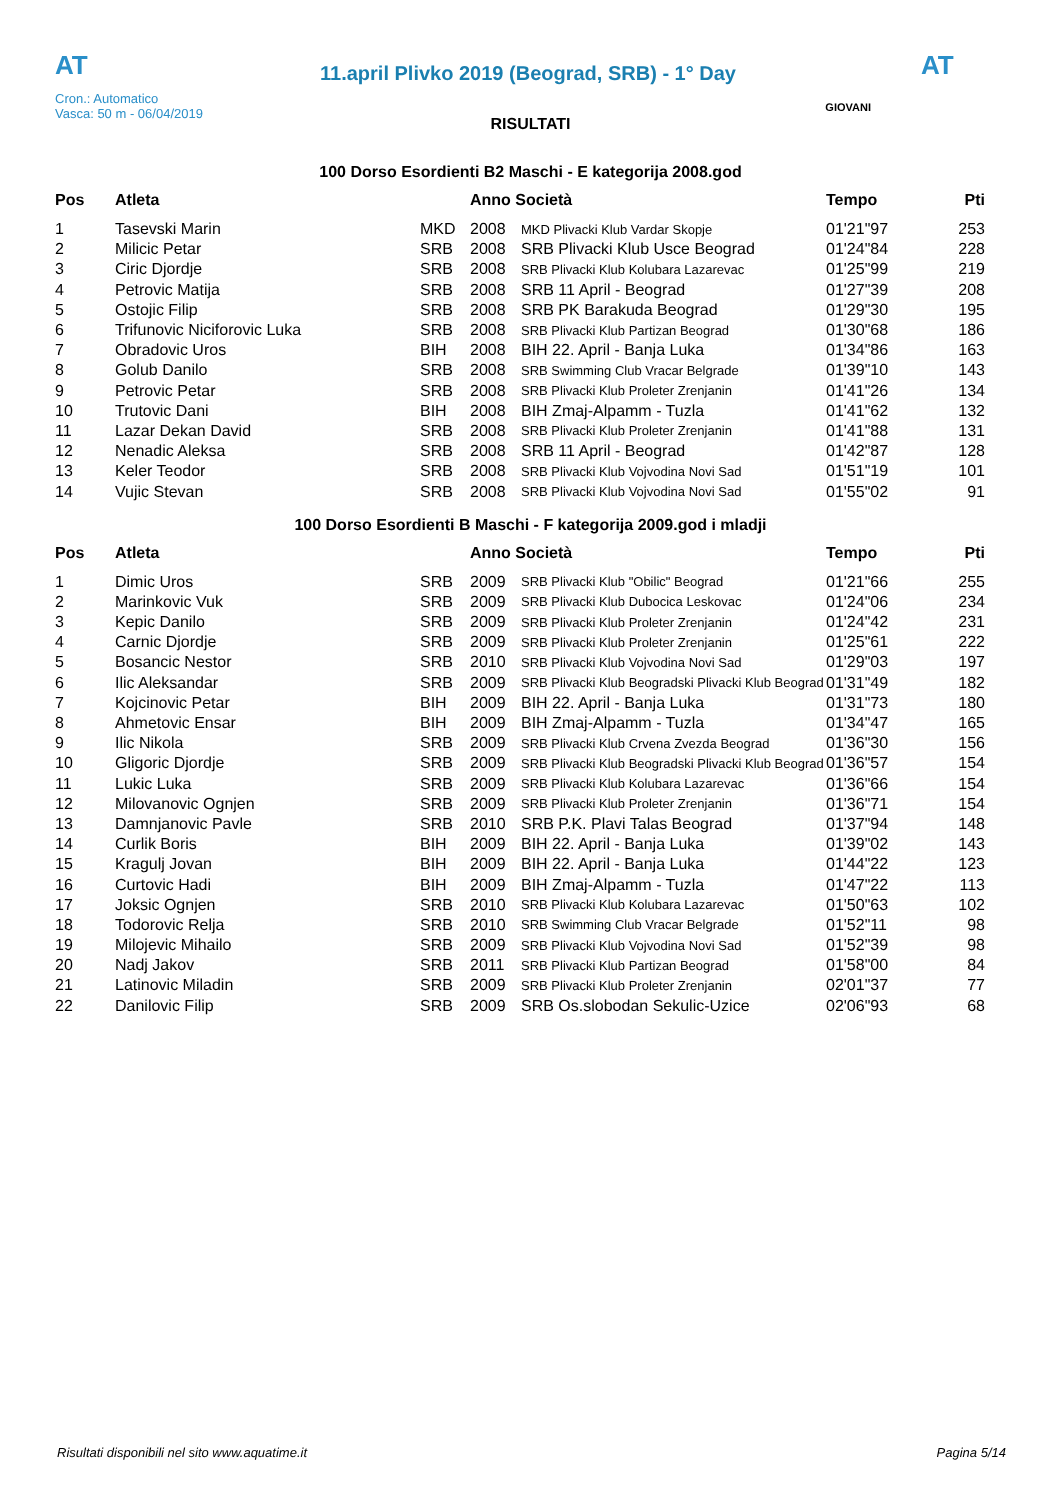AT
11.april Plivko 2019 (Beograd, SRB) - 1° Day
AT
Cron.: Automatico
Vasca: 50 m - 06/04/2019
GIOVANI
RISULTATI
100 Dorso Esordienti B2 Maschi - E kategorija 2008.god
| Pos | Atleta | | Anno Società | | Tempo | Pti |
| --- | --- | --- | --- | --- | --- | --- |
| 1 | Tasevski Marin | MKD | 2008 | MKD Plivacki Klub Vardar Skopje | 01'21"97 | 253 |
| 2 | Milicic Petar | SRB | 2008 | SRB Plivacki Klub Usce Beograd | 01'24"84 | 228 |
| 3 | Ciric Djordje | SRB | 2008 | SRB Plivacki Klub Kolubara Lazarevac | 01'25"99 | 219 |
| 4 | Petrovic Matija | SRB | 2008 | SRB 11 April - Beograd | 01'27"39 | 208 |
| 5 | Ostojic Filip | SRB | 2008 | SRB PK Barakuda Beograd | 01'29"30 | 195 |
| 6 | Trifunovic Niciforovic Luka | SRB | 2008 | SRB Plivacki Klub Partizan Beograd | 01'30"68 | 186 |
| 7 | Obradovic Uros | BIH | 2008 | BIH 22. April - Banja Luka | 01'34"86 | 163 |
| 8 | Golub Danilo | SRB | 2008 | SRB Swimming Club Vracar Belgrade | 01'39"10 | 143 |
| 9 | Petrovic Petar | SRB | 2008 | SRB Plivacki Klub Proleter Zrenjanin | 01'41"26 | 134 |
| 10 | Trutovic Dani | BIH | 2008 | BIH Zmaj-Alpamm - Tuzla | 01'41"62 | 132 |
| 11 | Lazar Dekan David | SRB | 2008 | SRB Plivacki Klub Proleter Zrenjanin | 01'41"88 | 131 |
| 12 | Nenadic Aleksa | SRB | 2008 | SRB 11 April - Beograd | 01'42"87 | 128 |
| 13 | Keler Teodor | SRB | 2008 | SRB Plivacki Klub Vojvodina Novi Sad | 01'51"19 | 101 |
| 14 | Vujic Stevan | SRB | 2008 | SRB Plivacki Klub Vojvodina Novi Sad | 01'55"02 | 91 |
100 Dorso Esordienti B Maschi - F kategorija 2009.god i mladji
| Pos | Atleta | | Anno Società | | Tempo | Pti |
| --- | --- | --- | --- | --- | --- | --- |
| 1 | Dimic Uros | SRB | 2009 | SRB Plivacki Klub "Obilic" Beograd | 01'21"66 | 255 |
| 2 | Marinkovic Vuk | SRB | 2009 | SRB Plivacki Klub Dubocica Leskovac | 01'24"06 | 234 |
| 3 | Kepic Danilo | SRB | 2009 | SRB Plivacki Klub Proleter Zrenjanin | 01'24"42 | 231 |
| 4 | Carnic Djordje | SRB | 2009 | SRB Plivacki Klub Proleter Zrenjanin | 01'25"61 | 222 |
| 5 | Bosancic Nestor | SRB | 2010 | SRB Plivacki Klub Vojvodina Novi Sad | 01'29"03 | 197 |
| 6 | Ilic Aleksandar | SRB | 2009 | SRB Plivacki Klub Beogradski Plivacki Klub Beograd | 01'31"49 | 182 |
| 7 | Kojcinovic Petar | BIH | 2009 | BIH 22. April - Banja Luka | 01'31"73 | 180 |
| 8 | Ahmetovic Ensar | BIH | 2009 | BIH Zmaj-Alpamm - Tuzla | 01'34"47 | 165 |
| 9 | Ilic Nikola | SRB | 2009 | SRB Plivacki Klub Crvena Zvezda Beograd | 01'36"30 | 156 |
| 10 | Gligoric Djordje | SRB | 2009 | SRB Plivacki Klub Beogradski Plivacki Klub Beograd | 01'36"57 | 154 |
| 11 | Lukic Luka | SRB | 2009 | SRB Plivacki Klub Kolubara Lazarevac | 01'36"66 | 154 |
| 12 | Milovanovic Ognjen | SRB | 2009 | SRB Plivacki Klub Proleter Zrenjanin | 01'36"71 | 154 |
| 13 | Damnjanovic Pavle | SRB | 2010 | SRB P.K. Plavi Talas Beograd | 01'37"94 | 148 |
| 14 | Curlik Boris | BIH | 2009 | BIH 22. April - Banja Luka | 01'39"02 | 143 |
| 15 | Kragulj Jovan | BIH | 2009 | BIH 22. April - Banja Luka | 01'44"22 | 123 |
| 16 | Curtovic Hadi | BIH | 2009 | BIH Zmaj-Alpamm - Tuzla | 01'47"22 | 113 |
| 17 | Joksic Ognjen | SRB | 2010 | SRB Plivacki Klub Kolubara Lazarevac | 01'50"63 | 102 |
| 18 | Todorovic Relja | SRB | 2010 | SRB Swimming Club Vracar Belgrade | 01'52"11 | 98 |
| 19 | Milojevic Mihailo | SRB | 2009 | SRB Plivacki Klub Vojvodina Novi Sad | 01'52"39 | 98 |
| 20 | Nadj Jakov | SRB | 2011 | SRB Plivacki Klub Partizan Beograd | 01'58"00 | 84 |
| 21 | Latinovic Miladin | SRB | 2009 | SRB Plivacki Klub Proleter Zrenjanin | 02'01"37 | 77 |
| 22 | Danilovic Filip | SRB | 2009 | SRB Os.slobodan Sekulic-Uzice | 02'06"93 | 68 |
Risultati disponibili nel sito www.aquatime.it Pagina 5/14